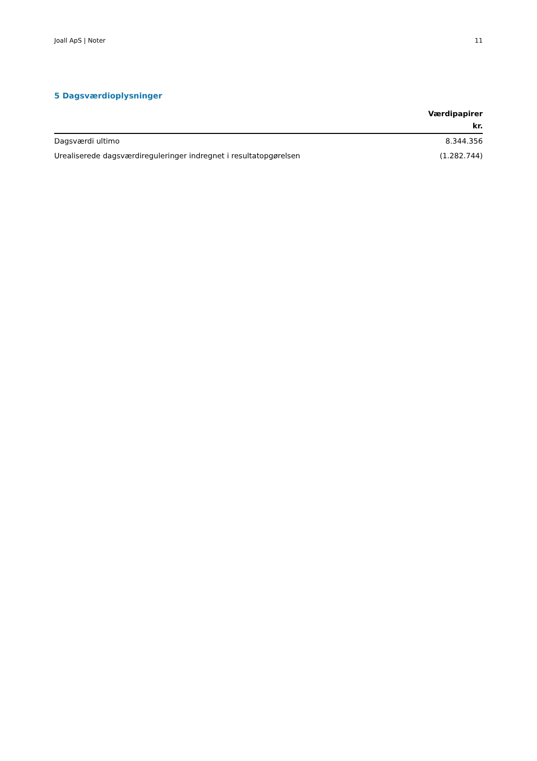Joall ApS | Noter 11
5 Dagsværdioplysninger
| | Værdipapirer kr. |
| --- | --- |
| Dagsværdi ultimo | 8.344.356 |
| Urealiserede dagsværdireguleringer indregnet i resultatopgørelsen | (1.282.744) |